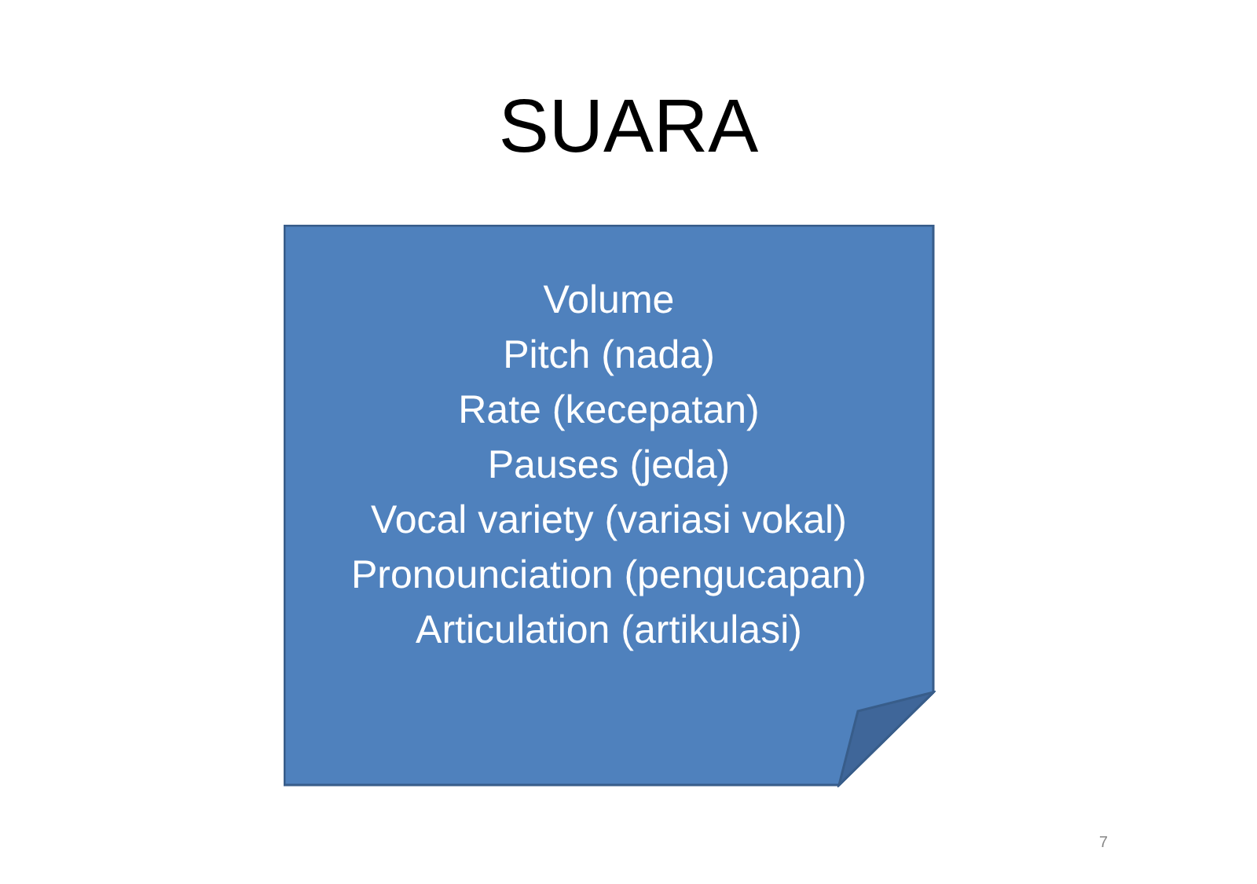SUARA
Volume
Pitch (nada)
Rate (kecepatan)
Pauses (jeda)
Vocal variety (variasi vokal)
Pronounciation (pengucapan)
Articulation (artikulasi)
7